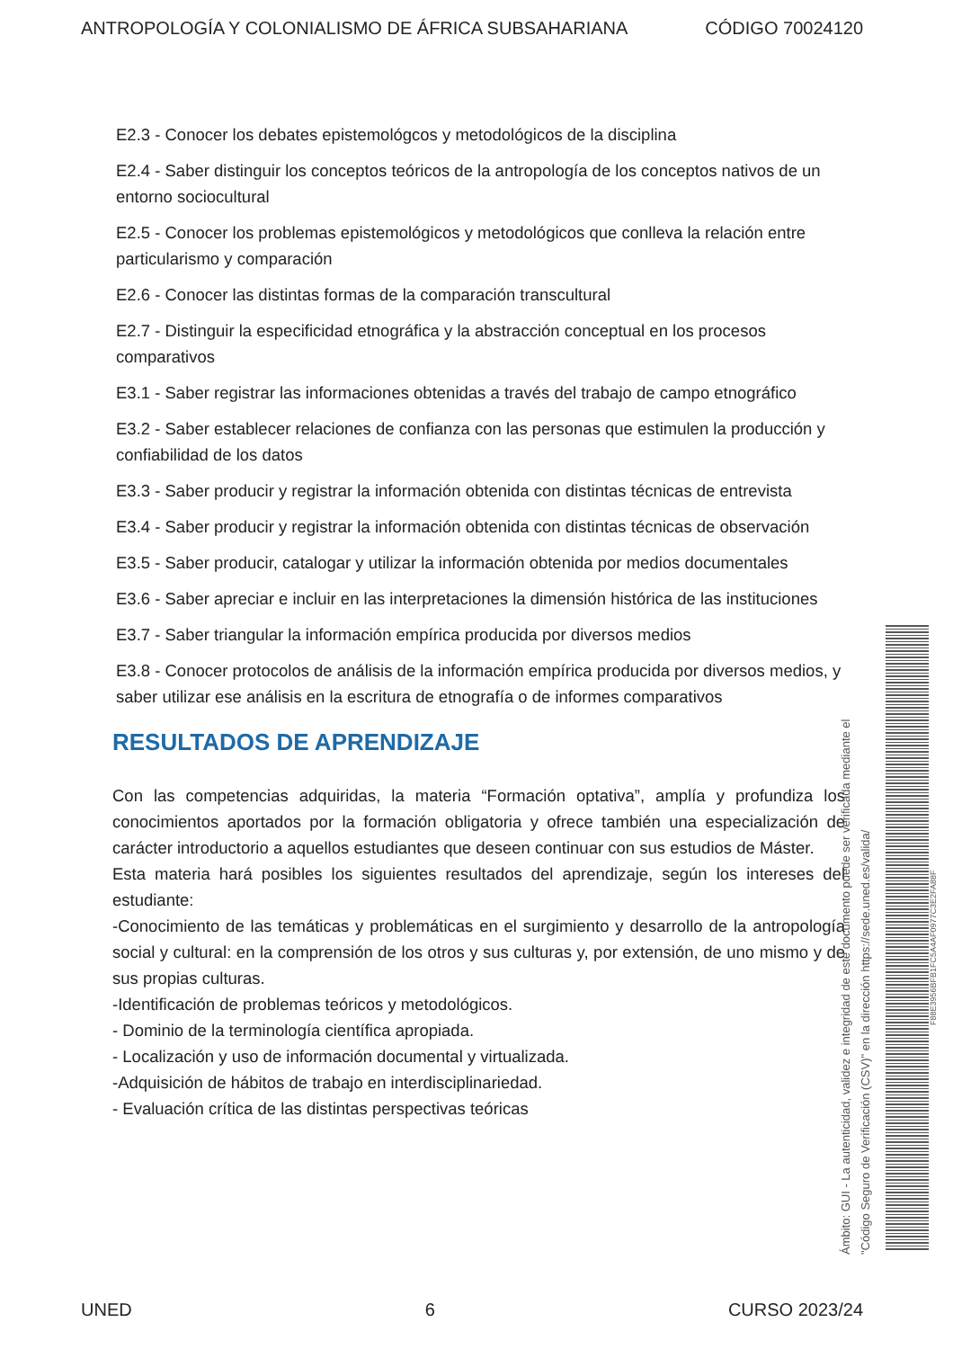ANTROPOLOGÍA Y COLONIALISMO DE ÁFRICA SUBSAHARIANA CÓDIGO 70024120
E2.3 - Conocer los debates epistemológcos y metodológicos de la disciplina
E2.4 - Saber distinguir los conceptos teóricos de la antropología de los conceptos nativos de un entorno sociocultural
E2.5 - Conocer los problemas epistemológicos y metodológicos que conlleva la relación entre particularismo y comparación
E2.6 - Conocer las distintas formas de la comparación transcultural
E2.7 - Distinguir la especificidad etnográfica y la abstracción conceptual en los procesos comparativos
E3.1 - Saber registrar las informaciones obtenidas a través del trabajo de campo etnográfico
E3.2 - Saber establecer relaciones de confianza con las personas que estimulen la producción y confiabilidad de los datos
E3.3 - Saber producir y registrar la información obtenida con distintas técnicas de entrevista
E3.4 - Saber producir y registrar la información obtenida con distintas técnicas de observación
E3.5 - Saber producir, catalogar y utilizar la información obtenida por medios documentales
E3.6 - Saber apreciar e incluir en las interpretaciones la dimensión histórica de las instituciones
E3.7 - Saber triangular la información empírica producida por diversos medios
E3.8 - Conocer protocolos de análisis de la información empírica producida por diversos medios, y saber utilizar ese análisis en la escritura de etnografía o de informes comparativos
RESULTADOS DE APRENDIZAJE
Con las competencias adquiridas, la materia “Formación optativa”, amplía y profundiza los conocimientos aportados por la formación obligatoria y ofrece también una especialización de carácter introductorio a aquellos estudiantes que deseen continuar con sus estudios de Máster.
Esta materia hará posibles los siguientes resultados del aprendizaje, según los intereses del estudiante:
-Conocimiento de las temáticas y problemáticas en el surgimiento y desarrollo de la antropología social y cultural: en la comprensión de los otros y sus culturas y, por extensión, de uno mismo y de sus propias culturas.
-Identificación de problemas teóricos y metodológicos.
- Dominio de la terminología científica apropiada.
- Localización y uso de información documental y virtualizada.
-Adquisición de hábitos de trabajo en interdisciplinariedad.
- Evaluación crítica de las distintas perspectivas teóricas
Ámbito: GUI - La autenticidad, validez e integridad de este documento puede ser verificada mediante el
"Código Seguro de Verificación (CSV)" en la dirección https://sede.uned.es/valida/
F88E3956BFB1FC5A4AF0977C3E2FA88F
UNED 6 CURSO 2023/24